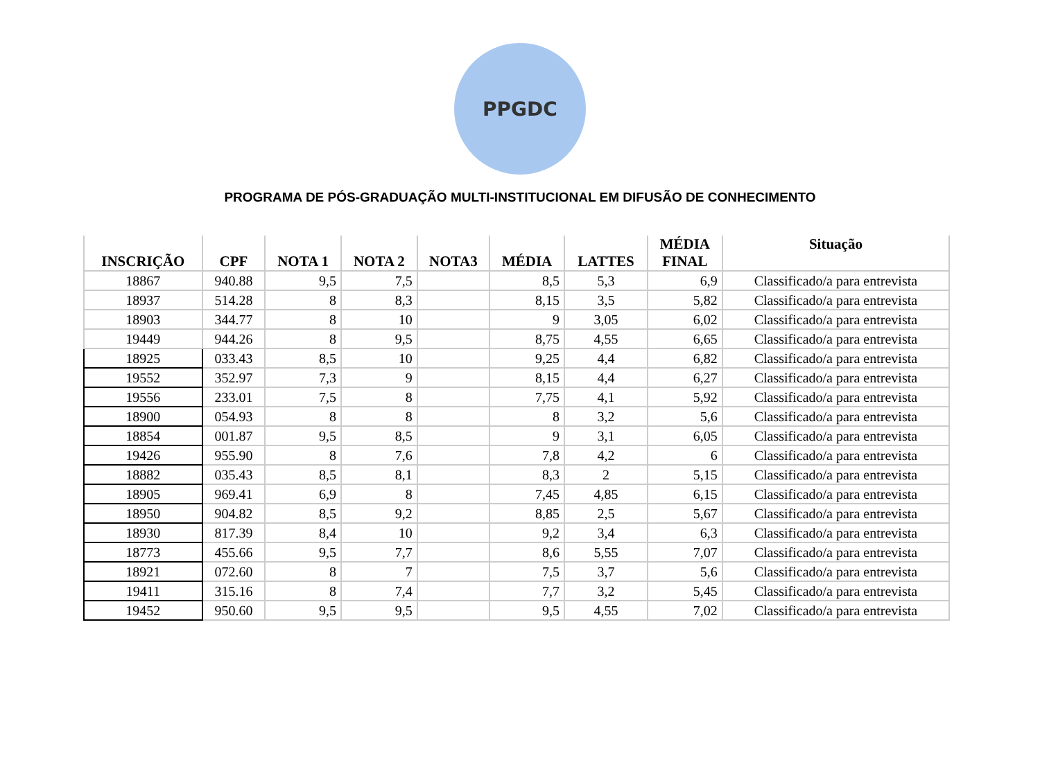PPGDC
PROGRAMA DE PÓS-GRADUAÇÃO MULTI-INSTITUCIONAL EM DIFUSÃO DE CONHECIMENTO
| INSCRIÇÃO | CPF | NOTA 1 | NOTA 2 | NOTA3 | MÉDIA | LATTES | MÉDIA FINAL | Situação |
| --- | --- | --- | --- | --- | --- | --- | --- | --- |
| 18867 | 940.88 | 9,5 | 7,5 | | 8,5 | 5,3 | 6,9 | Classificado/a para entrevista |
| 18937 | 514.28 | 8 | 8,3 | | 8,15 | 3,5 | 5,82 | Classificado/a para entrevista |
| 18903 | 344.77 | 8 | 10 | | 9 | 3,05 | 6,02 | Classificado/a para entrevista |
| 19449 | 944.26 | 8 | 9,5 | | 8,75 | 4,55 | 6,65 | Classificado/a para entrevista |
| 18925 | 033.43 | 8,5 | 10 | | 9,25 | 4,4 | 6,82 | Classificado/a para entrevista |
| 19552 | 352.97 | 7,3 | 9 | | 8,15 | 4,4 | 6,27 | Classificado/a para entrevista |
| 19556 | 233.01 | 7,5 | 8 | | 7,75 | 4,1 | 5,92 | Classificado/a para entrevista |
| 18900 | 054.93 | 8 | 8 | | 8 | 3,2 | 5,6 | Classificado/a para entrevista |
| 18854 | 001.87 | 9,5 | 8,5 | | 9 | 3,1 | 6,05 | Classificado/a para entrevista |
| 19426 | 955.90 | 8 | 7,6 | | 7,8 | 4,2 | 6 | Classificado/a para entrevista |
| 18882 | 035.43 | 8,5 | 8,1 | | 8,3 | 2 | 5,15 | Classificado/a para entrevista |
| 18905 | 969.41 | 6,9 | 8 | | 7,45 | 4,85 | 6,15 | Classificado/a para entrevista |
| 18950 | 904.82 | 8,5 | 9,2 | | 8,85 | 2,5 | 5,67 | Classificado/a para entrevista |
| 18930 | 817.39 | 8,4 | 10 | | 9,2 | 3,4 | 6,3 | Classificado/a para entrevista |
| 18773 | 455.66 | 9,5 | 7,7 | | 8,6 | 5,55 | 7,07 | Classificado/a para entrevista |
| 18921 | 072.60 | 8 | 7 | | 7,5 | 3,7 | 5,6 | Classificado/a para entrevista |
| 19411 | 315.16 | 8 | 7,4 | | 7,7 | 3,2 | 5,45 | Classificado/a para entrevista |
| 19452 | 950.60 | 9,5 | 9,5 | | 9,5 | 4,55 | 7,02 | Classificado/a para entrevista |